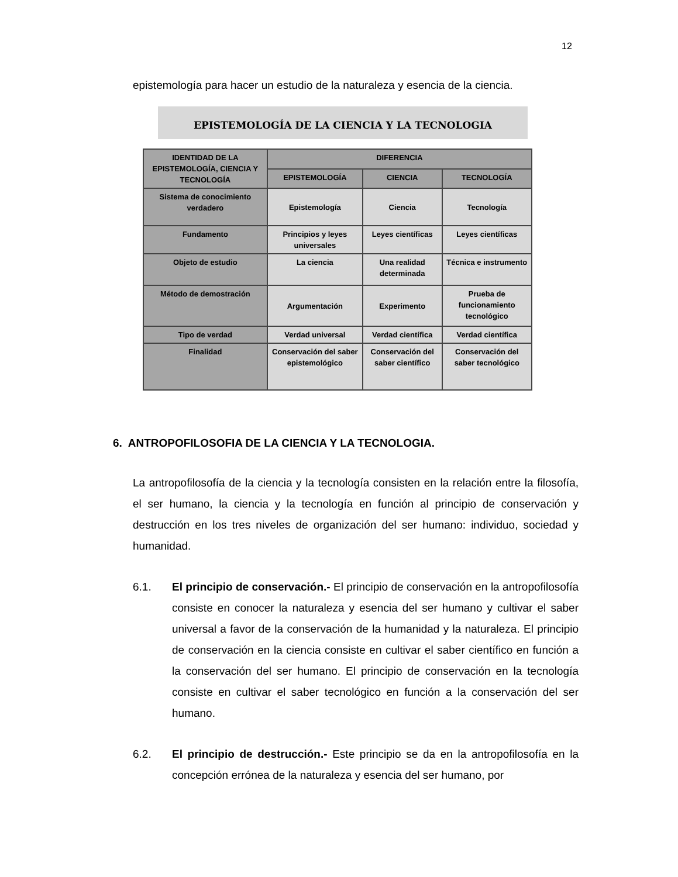12
epistemología para hacer un estudio de la naturaleza y esencia de la ciencia.
EPISTEMOLOGÍA DE LA CIENCIA Y LA TECNOLOGIA
| IDENTIDAD DE LA EPISTEMOLOGÍA, CIENCIA Y TECNOLOGÍA | DIFERENCIA | | |
| --- | --- | --- | --- |
| | EPISTEMOLOGÍA | CIENCIA | TECNOLOGÍA |
| Sistema de conocimiento verdadero | Epistemología | Ciencia | Tecnología |
| Fundamento | Principios y leyes universales | Leyes científicas | Leyes científicas |
| Objeto de estudio | La ciencia | Una realidad determinada | Técnica e instrumento |
| Método de demostración | Argumentación | Experimento | Prueba de funcionamiento tecnológico |
| Tipo de verdad | Verdad universal | Verdad científica | Verdad científica |
| Finalidad | Conservación del saber epistemológico | Conservación del saber científico | Conservación del saber tecnológico |
6. ANTROPOFILOSOFIA DE LA CIENCIA Y LA TECNOLOGIA.
La antropofilosofía de la ciencia y la tecnología consisten en la relación entre la filosofía, el ser humano, la ciencia y la tecnología en función al principio de conservación y destrucción en los tres niveles de organización del ser humano: individuo, sociedad y humanidad.
6.1. El principio de conservación.- El principio de conservación en la antropofilosofía consiste en conocer la naturaleza y esencia del ser humano y cultivar el saber universal a favor de la conservación de la humanidad y la naturaleza. El principio de conservación en la ciencia consiste en cultivar el saber científico en función a la conservación del ser humano. El principio de conservación en la tecnología consiste en cultivar el saber tecnológico en función a la conservación del ser humano.
6.2. El principio de destrucción.- Este principio se da en la antropofilosofía en la concepción errónea de la naturaleza y esencia del ser humano, por